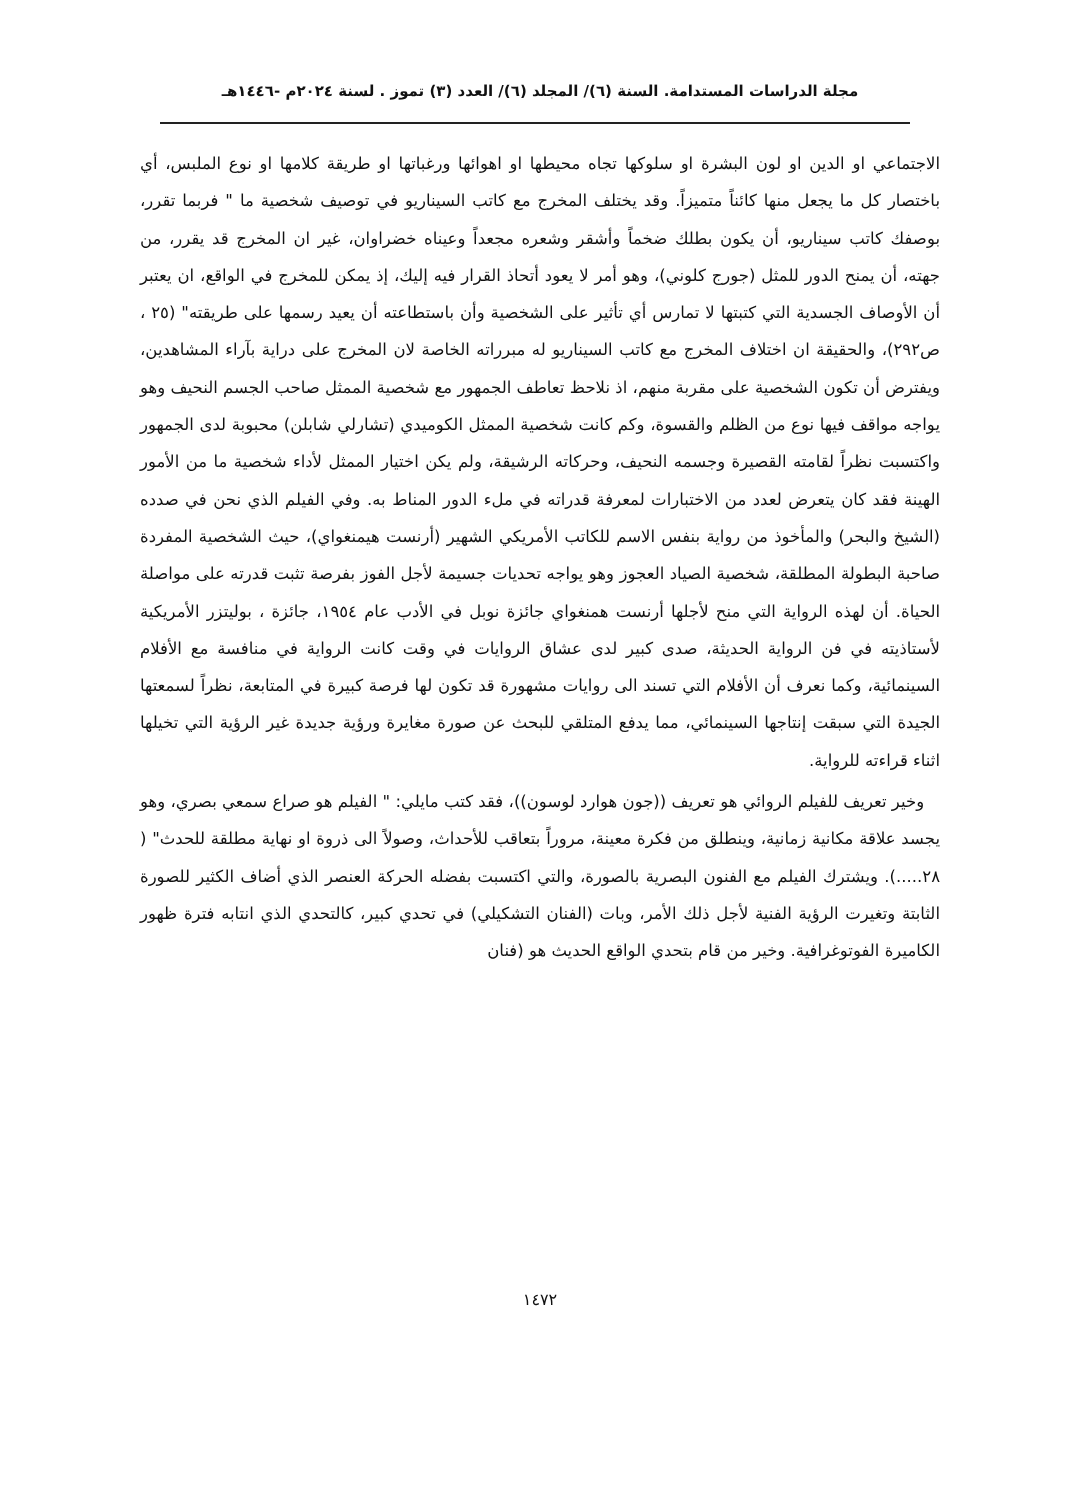مجلة الدراسات المستدامة. السنة (٦)/ المجلد (٦)/ العدد (٣) تموز . لسنة ٢٠٢٤م -١٤٤٦هـ
الاجتماعي او الدين او لون البشرة او سلوكها تجاه محيطها او اهوائها ورغباتها او طريقة كلامها او نوع الملبس، أي باختصار كل ما يجعل منها كائناً متميزاً. وقد يختلف المخرج مع كاتب السيناريو في توصيف شخصية ما " فربما تقرر، بوصفك كاتب سيناريو، أن يكون بطلك ضخماً وأشقر وشعره مجعداً وعيناه خضراوان، غير ان المخرج قد يقرر، من جهته، أن يمنح الدور للمثل (جورج كلوني)، وهو أمر لا يعود أتحاذ القرار فيه إليك، إذ يمكن للمخرج في الواقع، ان يعتبر أن الأوصاف الجسدية التي كتبتها لا تمارس أي تأثير على الشخصية وأن باستطاعته أن يعيد رسمها على طريقته" (٢٥ ، ص٢٩٢)، والحقيقة ان اختلاف المخرج مع كاتب السيناريو له مبرراته الخاصة لان المخرج على دراية بآراء المشاهدين، ويفترض أن تكون الشخصية على مقربة منهم، اذ نلاحظ تعاطف الجمهور مع شخصية الممثل صاحب الجسم النحيف وهو يواجه مواقف فيها نوع من الظلم والقسوة، وكم كانت شخصية الممثل الكوميدي (تشارلي شابلن) محبوبة لدى الجمهور واكتسبت نظراً لقامته القصيرة وجسمه النحيف، وحركاته الرشيقة، ولم يكن اختيار الممثل لأداء شخصية ما من الأمور الهينة فقد كان يتعرض لعدد من الاختبارات لمعرفة قدراته في ملء الدور المناط به. وفي الفيلم الذي نحن في صدده (الشيخ والبحر) والمأخوذ من رواية بنفس الاسم للكاتب الأمريكي الشهير (أرنست هيمنغواي)، حيث الشخصية المفردة صاحبة البطولة المطلقة، شخصية الصياد العجوز وهو يواجه تحديات جسيمة لأجل الفوز بفرصة تثبت قدرته على مواصلة الحياة. أن لهذه الرواية التي منح لأجلها أرنست همنغواي جائزة نوبل في الأدب عام ١٩٥٤، جائزة ، بوليتزر الأمريكية لأستاذيته في فن الرواية الحديثة، صدى كبير لدى عشاق الروايات في وقت كانت الرواية في منافسة مع الأفلام السينمائية، وكما نعرف أن الأفلام التي تسند الى روايات مشهورة قد تكون لها فرصة كبيرة في المتابعة، نظراً لسمعتها الجيدة التي سبقت إنتاجها السينمائي، مما يدفع المتلقي للبحث عن صورة مغايرة ورؤية جديدة غير الرؤية التي تخيلها اثناء قراءته للرواية.
وخير تعريف للفيلم الروائي هو تعريف ((جون هوارد لوسون))، فقد كتب مايلي: " الفيلم هو صراع سمعي بصري، وهو يجسد علاقة مكانية زمانية، وينطلق من فكرة معينة، مروراً بتعاقب للأحداث، وصولاً الى ذروة او نهاية مطلقة للحدث" ( ٢٨.....). ويشترك الفيلم مع الفنون البصرية بالصورة، والتي اكتسبت بفضله الحركة العنصر الذي أضاف الكثير للصورة الثابتة وتغيرت الرؤية الفنية لأجل ذلك الأمر، وبات (الفنان التشكيلي) في تحدي كبير، كالتحدي الذي انتابه فترة ظهور الكاميرة الفوتوغرافية. وخير من قام بتحدي الواقع الحديث هو (فنان
١٤٧٢